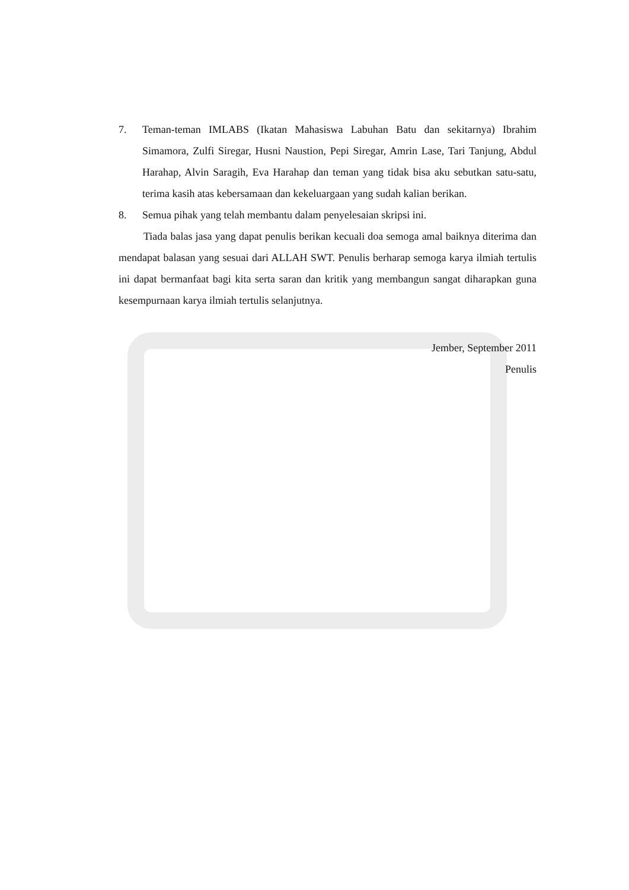7. Teman-teman IMLABS (Ikatan Mahasiswa Labuhan Batu dan sekitarnya) Ibrahim Simamora, Zulfi Siregar, Husni Naustion, Pepi Siregar, Amrin Lase, Tari Tanjung, Abdul Harahap, Alvin Saragih, Eva Harahap dan teman yang tidak bisa aku sebutkan satu-satu, terima kasih atas kebersamaan dan kekeluargaan yang sudah kalian berikan.
8. Semua pihak yang telah membantu dalam penyelesaian skripsi ini.
Tiada balas jasa yang dapat penulis berikan kecuali doa semoga amal baiknya diterima dan mendapat balasan yang sesuai dari ALLAH SWT. Penulis berharap semoga karya ilmiah tertulis ini dapat bermanfaat bagi kita serta saran dan kritik yang membangun sangat diharapkan guna kesempurnaan karya ilmiah tertulis selanjutnya.
Jember, September 2011
Penulis